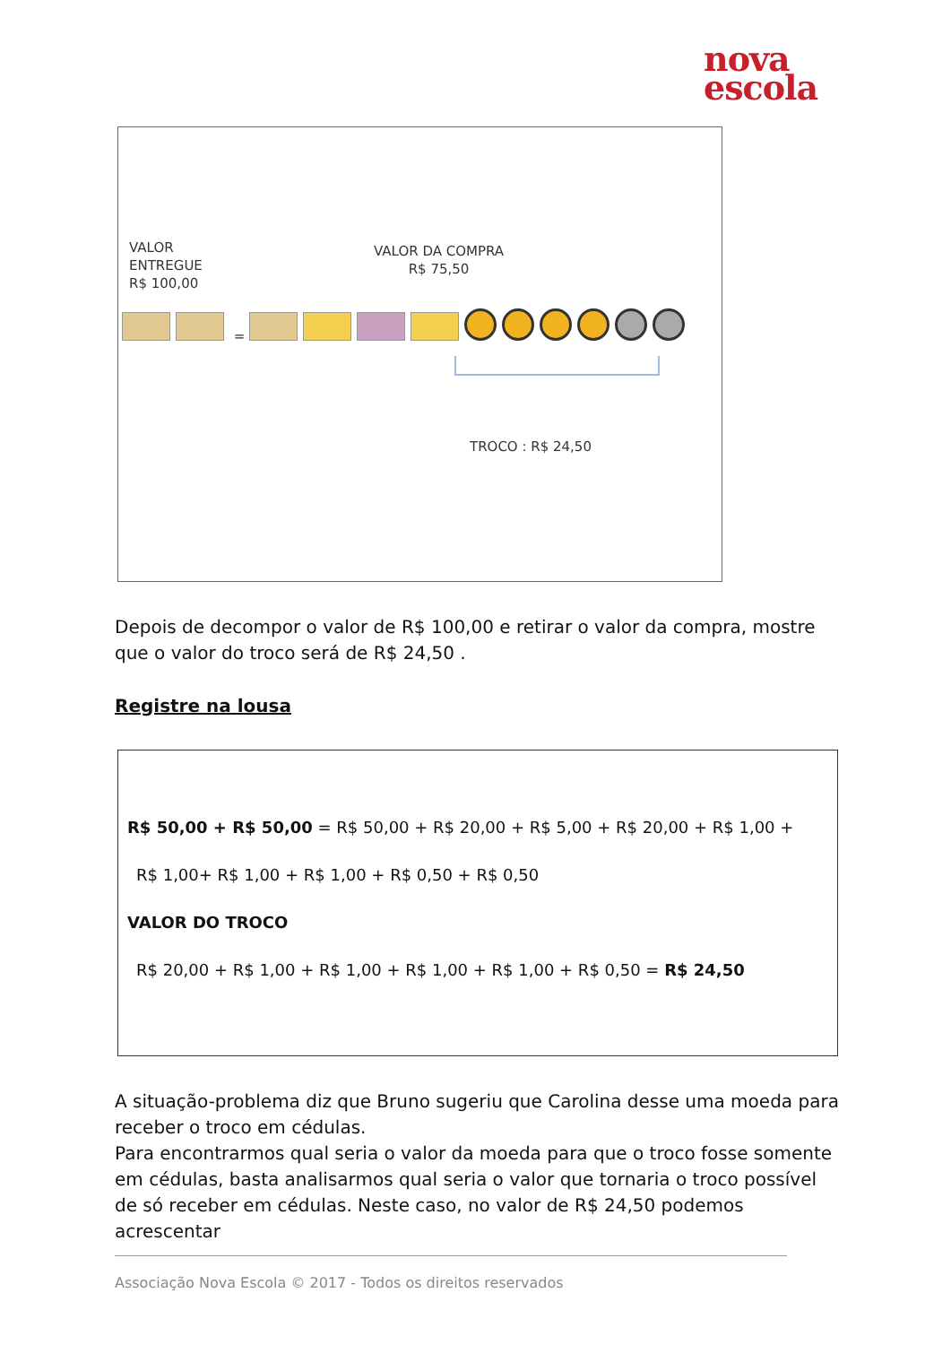nova
escola
VALOR
ENTREGUE
R$ 100,00
VALOR DA COMPRA
R$ 75,50
=
TROCO : R$ 24,50
Depois de decompor o valor de R$ 100,00 e retirar o valor da compra, mostre que o valor do troco será de R$ 24,50 .
Registre na lousa
R$ 50,00 + R$ 50,00 = R$ 50,00 + R$ 20,00 + R$ 5,00 + R$ 20,00 + R$ 1,00 +
R$ 1,00+ R$ 1,00 + R$ 1,00 + R$ 0,50 + R$ 0,50
VALOR DO TROCO
R$ 20,00 + R$ 1,00 + R$ 1,00 + R$ 1,00 + R$ 1,00 + R$ 0,50 = R$ 24,50
A situação-problema diz que Bruno sugeriu que Carolina desse uma moeda para receber o troco em cédulas.
Para encontrarmos qual seria o valor da moeda para que o troco fosse somente em cédulas, basta analisarmos qual seria o valor que tornaria o troco possível de só receber em cédulas. Neste caso, no valor de R$ 24,50 podemos acrescentar
Associação Nova Escola © 2017 - Todos os direitos reservados